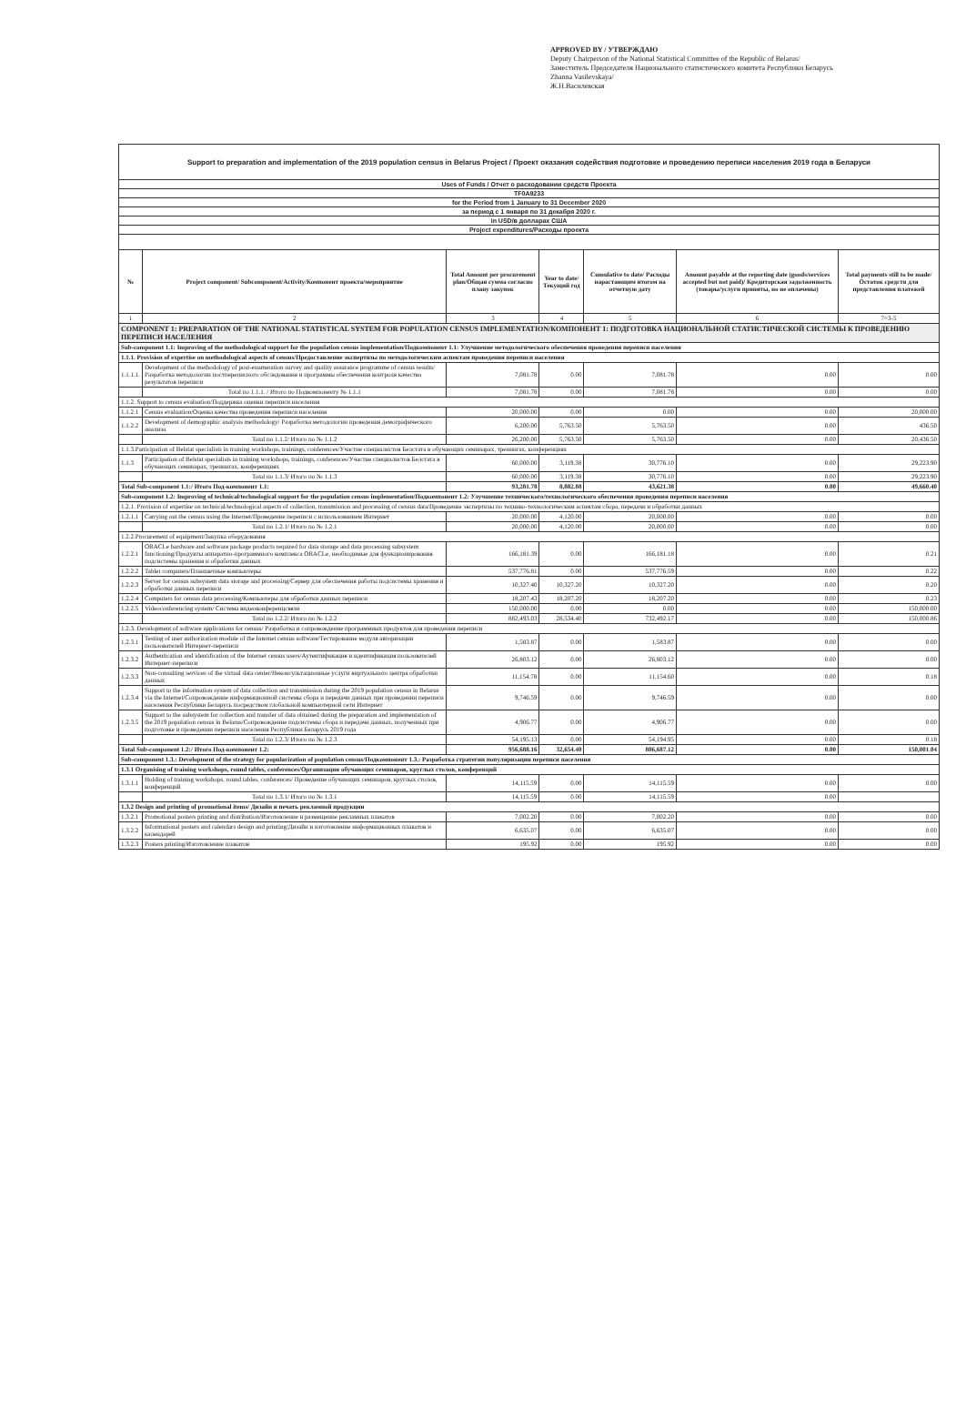APPROVED BY / УТВЕРЖДАЮ
Deputy Chairperson of the National Statistical Committee of the Republic of Belarus/
Заместитель Председателя Национального статистического комитета Республики Беларусь
Zhanna Vasilevskaya/
Ж.Н.Василевская
| Support to preparation and implementation of the 2019 population census in Belarus Project / Проект оказания содействия подготовке и проведению переписи населения 2019 года в Беларуси | | | | | | |
| Uses of Funds / Отчет о расходовании средств Проекта | | | | | | |
| TF0A9233 | | | | | | |
| for the Period from 1 January to 31 December 2020 | | | | | | |
| за период с 1 января по 31 декабря 2020 г. | | | | | | |
| in USD/в долларах США | | | | | | |
| Project expenditures/Расходы проекта | | | | | | |
| № | Project component/ Subcomponent/Activity/Компонент проекта/мероприятие | Total Amount per procurement plan/Общая сумма согласно плану закупок | Year to date/Текущий год | Cumulative to date/ Расходы нарастающим итогом на отчетную дату | Amount payable at the reporting date (goods/services accepted but not paid)/ Кредиторская задолженность (товары/услуги приняты, но не оплачены) | Total payments still to be made/Остаток средств для представления платежей |
| 1 | 2 | 3 | 4 | 5 | 6 | 7=3-5 |
| COMPONENT 1: PREPARATION OF THE NATIONAL STATISTICAL SYSTEM FOR POPULATION CENSUS IMPLEMENTATION/КОМПОНЕНТ 1: ПОДГОТОВКА НАЦИОНАЛЬНОЙ СТАТИСТИЧЕСКОЙ СИСТЕМЫ К ПРОВЕДЕНИЮ ПЕРЕПИСИ НАСЕЛЕНИЯ | | | | | | |
| Sub-component 1.1: Improving of the methodological support for the population census implementation/Подкомпонент 1.1: Улучшение методологического обеспечения проведения переписи населения | | | | | | |
| 1.1.1. Provision of expertise on methodological aspects of census/Предоставление экспертизы по методологическим аспектам проведения переписи населения | | | | | | |
| 1.1.1.1. | Development of the methodology of post-enumeration survey and quality assurance programme of census results/Разработка методологии постпереписного обследования и программы обеспечения контроля качества результатов переписи | 7,081.78 | 0.00 | 7,081.78 | 0.00 | 0.00 |
| | Total по 1.1.1. / Итого по Подкомпоненту № 1.1.1 | 7,081.78 | 0.00 | 7,081.78 | 0.00 | 0.00 |
| 1.1.2. Support to census evaluation/Поддержка оценки переписи населения | | | | | | |
| 1.1.2.1 | Census evaluation/Оценка качества проведения переписи населения | 20,000.00 | 0.00 | 0.00 | 0.00 | 20,000.00 |
| 1.1.2.2 | Development of demographic analysis methodology/ Разработка методологии проведения демографического анализа | 6,200.00 | 5,763.50 | 5,763.50 | 0.00 | 436.50 |
| | Total по 1.1.2/ Итого по № 1.1.2 | 26,200.00 | 5,763.50 | 5,763.50 | 0.00 | 20,436.50 |
| 1.1.3.Participation of Belstat specialists in training workshops, trainings, conferences/Участие специалистов Белстата в обучающих семинарах, тренингах, конференциях | | | | | | |
| 1.1.3 | Participation of Belstat specialists in training workshops, trainings, conferences/Участие специалистов Белстата в обучающих семинарах, тренингах, конференциях | 60,000.00 | 3,119.38 | 30,776.10 | 0.00 | 29,223.90 |
| | Total по 1.1.3/ Итого по № 1.1.3 | 60,000.00 | 3,119.38 | 30,776.10 | 0.00 | 29,223.90 |
| Total Sub-component 1.1:/ Итого Под-компонент 1.1: | | 93,281.78 | 8,882.88 | 43,621.38 | 0.00 | 49,660.40 |
| Sub-component 1.2: Improving of technical/technological support for the population census implementation/Подкомпонент 1.2: Улучшение технического/технологического обеспечения проведения переписи населения | | | | | | |
| 1.2.1. Provision of expertise on technical/technological aspects of collection, transmission and processing of census data/Проведение экспертизы по технико-технологическим аспектам сбора, передачи и обработки данных | | | | | | |
| 1.2.1.1 | Carrying out the census using the Internet/Проведение переписи с использованием Интернет | 20,000.00 | 4,120.00 | 20,000.00 | 0.00 | 0.00 |
| | Total по 1.2.1/ Итого по № 1.2.1 | 20,000.00 | 4,120.00 | 20,000.00 | 0.00 | 0.00 |
| 1.2.2.Procurement of equipment/Закупка оборудования | | | | | | |
| 1.2.2.1 | ORACLe hardware and software package products required for data storage and data processing subsystem functioning/Продукты аппаратно-программного комплекса ORACLe, необходимые для функционирования подсистемы хранения и обработки данных | 166,181.39 | 0.00 | 166,181.18 | 0.00 | 0.21 |
| 1.2.2.2 | Tablet computers/Планшетные компьютеры | 537,776.81 | 0.00 | 537,776.59 | 0.00 | 0.22 |
| 1.2.2.3 | Server for census subsystem data storage and processing/Сервер для обеспечения работы подсистемы хранения и обработки данных переписи | 10,327.40 | 10,327.20 | 10,327.20 | 0.00 | 0.20 |
| 1.2.2.4 | Computers for census data processing/Компьютеры для обработки данных переписи | 18,207.43 | 18,207.20 | 18,207.20 | 0.00 | 0.23 |
| 1.2.2.5 | Videoconferencing system/ Система видеоконференцсвязи | 150,000.00 | 0.00 | 0.00 | 0.00 | 150,000.00 |
| | Total по 1.2.2/ Итого по № 1.2.2 | 882,493.03 | 28,534.40 | 732,492.17 | 0.00 | 150,000.86 |
| 1.2.3. Development of software applications for census/ Разработка и сопровождение программных продуктов для проведения переписи | | | | | | |
| 1.2.3.1 | Testing of user authorization module of the Internet census software/Тестирование модуля авторизации пользователей Интернет-переписи | 1,583.87 | 0.00 | 1,583.87 | 0.00 | 0.00 |
| 1.2.3.2 | Authentication and identification of the Internet census users/Аутентификация и идентификация пользователей Интернет-переписи | 26,803.12 | 0.00 | 26,803.12 | 0.00 | 0.00 |
| 1.2.3.3 | Non-consulting services of the virtual data center/Неконсультационные услуги виртуального центра обработки данных | 11,154.78 | 0.00 | 11,154.60 | 0.00 | 0.18 |
| 1.2.3.4 | Support to the information system of data collection and transmission during the 2019 population census in Belarus via the Internet/Сопровождение информационной системы сбора и передачи данных при проведении переписи населения Республики Беларусь посредством глобальной компьютерной сети Интернет | 9,746.59 | 0.00 | 9,746.59 | 0.00 | 0.00 |
| 1.2.3.5 | Support to the subsystem for collection and transfer of data obtained during the preparation and implementation of the 2019 population census in Belarus/Сопровождение подсистемы сбора и передачи данных, полученных при подготовке и проведении переписи населения Республики Беларусь 2019 года | 4,906.77 | 0.00 | 4,906.77 | 0.00 | 0.00 |
| | Total по 1.2.3/ Итого по № 1.2.3 | 54,195.13 | 0.00 | 54,194.95 | 0.00 | 0.18 |
| Total Sub-component 1.2:/ Итого Под-компонент 1.2: | | 956,688.16 | 32,654.40 | 806,687.12 | 0.00 | 150,001.04 |
| Sub-component 1.3.: Development of the strategy for popularization of population census/Подкомпонент 1.3.: Разработка стратегии популяризации переписи населения | | | | | | |
| 1.3.1 Organising of training workshops, round tables, conferences/Организация обучающих семинаров, круглых столов, конференций | | | | | | |
| 1.3.1.1 | Holding of training workshops, round tables, conferences/ Проведение обучающих семинаров, круглых столов, конференций | 14,115.59 | 0.00 | 14,115.59 | 0.00 | 0.00 |
| | Total по 1.3.1/ Итого по № 1.3.1 | 14,115.59 | 0.00 | 14,115.59 | 0.00 | |
| 1.3.2 Design and printing of promotional items/ Дизайн и печать рекламной продукции | | | | | | |
| 1.3.2.1 | Promotional posters printing and distribution/Изготовление и размещение рекламных плакатов | 7,002.20 | 0.00 | 7,002.20 | 0.00 | 0.00 |
| 1.3.2.2 | Informational posters and calendars design and printing/Дизайн и изготовление информационных плакатов и календарей | 6,635.07 | 0.00 | 6,635.07 | 0.00 | 0.00 |
| 1.3.2.3 | Posters printing/Изготовление плакатов | 195.92 | 0.00 | 195.92 | 0.00 | 0.00 |